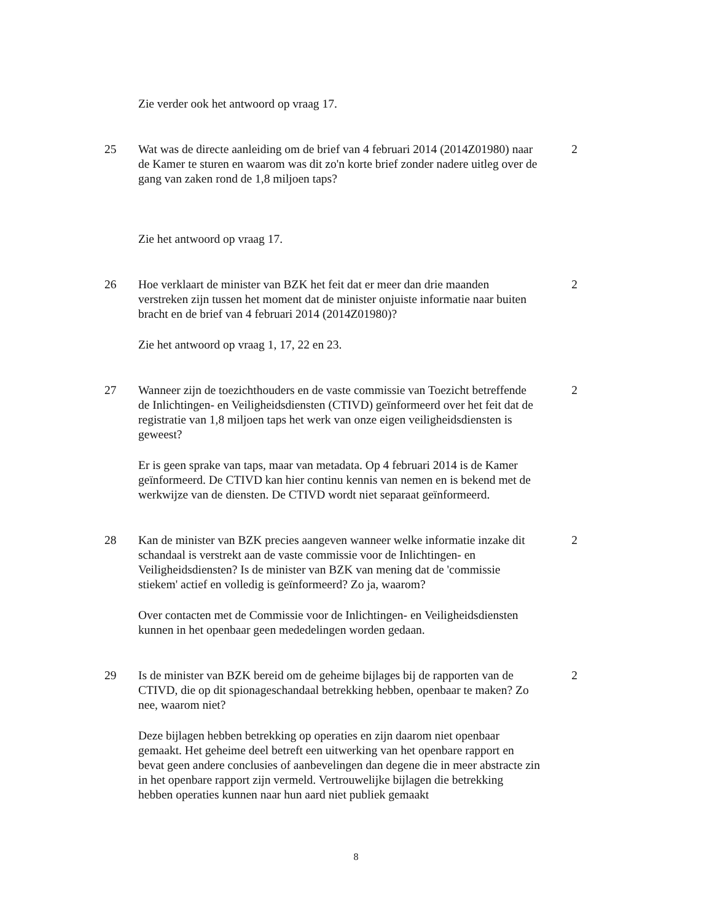Zie verder ook het antwoord op vraag 17.
25 Wat was de directe aanleiding om de brief van 4 februari 2014 (2014Z01980) naar de Kamer te sturen en waarom was dit zo'n korte brief zonder nadere uitleg over de gang van zaken rond de 1,8 miljoen taps?
2
Zie het antwoord op vraag 17.
26 Hoe verklaart de minister van BZK het feit dat er meer dan drie maanden verstreken zijn tussen het moment dat de minister onjuiste informatie naar buiten bracht en de brief van 4 februari 2014 (2014Z01980)?
2
Zie het antwoord op vraag 1, 17, 22 en 23.
27 Wanneer zijn de toezichthouders en de vaste commissie van Toezicht betreffende de Inlichtingen- en Veiligheidsdiensten (CTIVD) geïnformeerd over het feit dat de registratie van 1,8 miljoen taps het werk van onze eigen veiligheidsdiensten is geweest?
2
Er is geen sprake van taps, maar van metadata. Op 4 februari 2014 is de Kamer geïnformeerd. De CTIVD kan hier continu kennis van nemen en is bekend met de werkwijze van de diensten. De CTIVD wordt niet separaat geïnformeerd.
28 Kan de minister van BZK precies aangeven wanneer welke informatie inzake dit schandaal is verstrekt aan de vaste commissie voor de Inlichtingen- en Veiligheidsdiensten? Is de minister van BZK van mening dat de 'commissie stiekem' actief en volledig is geïnformeerd? Zo ja, waarom?
2
Over contacten met de Commissie voor de Inlichtingen- en Veiligheidsdiensten kunnen in het openbaar geen mededelingen worden gedaan.
29 Is de minister van BZK bereid om de geheime bijlages bij de rapporten van de CTIVD, die op dit spionageschandaal betrekking hebben, openbaar te maken? Zo nee, waarom niet?
2
Deze bijlagen hebben betrekking op operaties en zijn daarom niet openbaar gemaakt. Het geheime deel betreft een uitwerking van het openbare rapport en bevat geen andere conclusies of aanbevelingen dan degene die in meer abstracte zin in het openbare rapport zijn vermeld. Vertrouwelijke bijlagen die betrekking hebben operaties kunnen naar hun aard niet publiek gemaakt
8